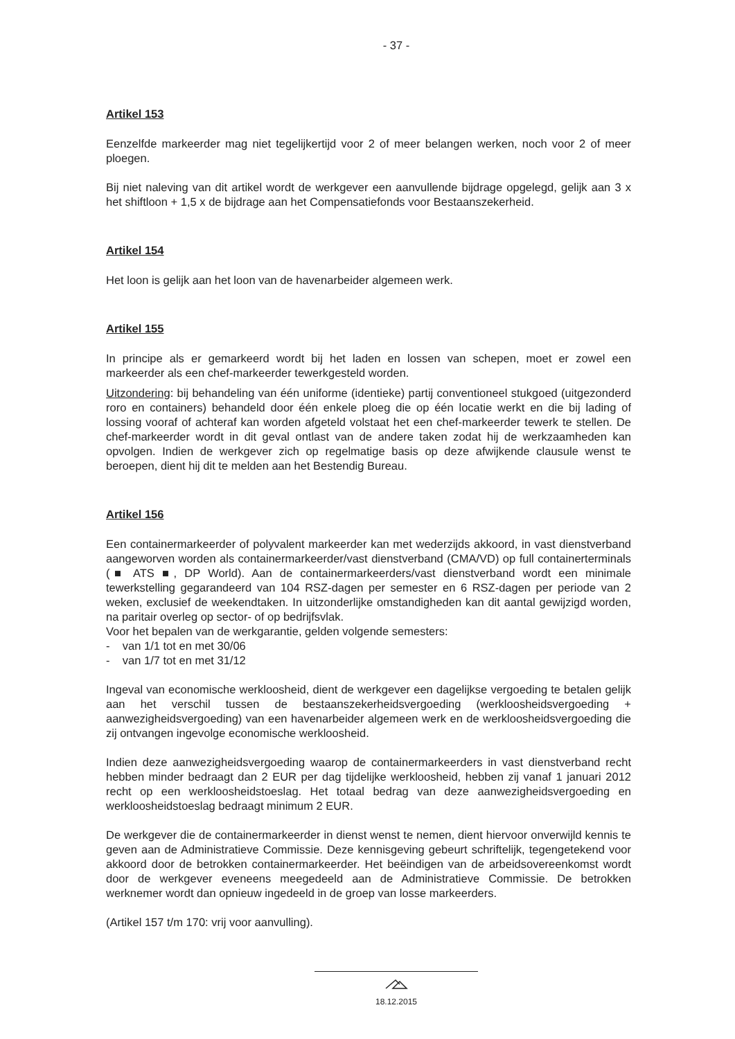- 37 -
Artikel 153
Eenzelfde markeerder mag niet tegelijkertijd voor 2 of meer belangen werken, noch voor 2 of meer ploegen.
Bij niet naleving van dit artikel wordt de werkgever een aanvullende bijdrage opgelegd, gelijk aan 3 x het shiftloon + 1,5 x de bijdrage aan het Compensatiefonds voor Bestaanszekerheid.
Artikel 154
Het loon is gelijk aan het loon van de havenarbeider algemeen werk.
Artikel 155
In principe als er gemarkeerd wordt bij het laden en lossen van schepen, moet er zowel een markeerder als een chef-markeerder tewerkgesteld worden.
Uitzondering: bij behandeling van één uniforme (identieke) partij conventioneel stukgoed (uitgezonderd roro en containers) behandeld door één enkele ploeg die op één locatie werkt en die bij lading of lossing vooraf of achteraf kan worden afgeteld volstaat het een chef-markeerder tewerk te stellen. De chef-markeerder wordt in dit geval ontlast van de andere taken zodat hij de werkzaamheden kan opvolgen. Indien de werkgever zich op regelmatige basis op deze afwijkende clausule wenst te beroepen, dient hij dit te melden aan het Bestendig Bureau.
Artikel 156
Een containermarkeerder of polyvalent markeerder kan met wederzijds akkoord, in vast dienstverband aangeworven worden als containermarkeerder/vast dienstverband (CMA/VD) op full containerterminals (■ ATS ■, DP World). Aan de containermarkeerders/vast dienstverband wordt een minimale tewerkstelling gegarandeerd van 104 RSZ-dagen per semester en 6 RSZ-dagen per periode van 2 weken, exclusief de weekendtaken. In uitzonderlijke omstandigheden kan dit aantal gewijzigd worden, na paritair overleg op sector- of op bedrijfsvlak.
Voor het bepalen van de werkgarantie, gelden volgende semesters:
- van 1/1 tot en met 30/06
- van 1/7 tot en met 31/12
Ingeval van economische werkloosheid, dient de werkgever een dagelijkse vergoeding te betalen gelijk aan het verschil tussen de bestaanszekerheidsvergoeding (werkloosheidsvergoeding + aanwezigheidsvergoeding) van een havenarbeider algemeen werk en de werkloosheidsvergoeding die zij ontvangen ingevolge economische werkloosheid.
Indien deze aanwezigheidsvergoeding waarop de containermarkeerders in vast dienstverband recht hebben minder bedraagt dan 2 EUR per dag tijdelijke werkloosheid, hebben zij vanaf 1 januari 2012 recht op een werkloosheidstoeslag. Het totaal bedrag van deze aanwezigheidsvergoeding en werkloosheidstoeslag bedraagt minimum 2 EUR.
De werkgever die de containermarkeerder in dienst wenst te nemen, dient hiervoor onverwijld kennis te geven aan de Administratieve Commissie. Deze kennisgeving gebeurt schriftelijk, tegengetekend voor akkoord door de betrokken containermarkeerder. Het beëindigen van de arbeidsovereenkomst wordt door de werkgever eveneens meegedeeld aan de Administratieve Commissie. De betrokken werknemer wordt dan opnieuw ingedeeld in de groep van losse markeerders.
(Artikel 157 t/m 170: vrij voor aanvulling).
18.12.2015